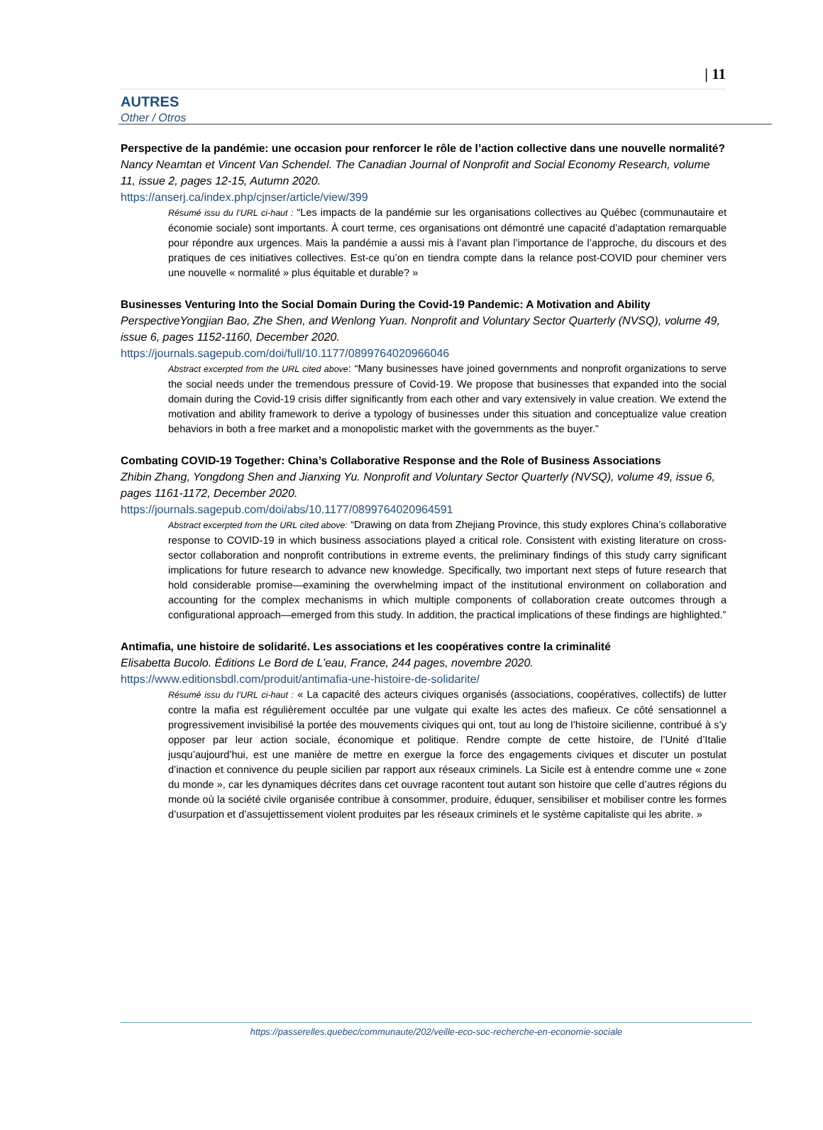| 11
AUTRES
Other / Otros
Perspective de la pandémie: une occasion pour renforcer le rôle de l’action collective dans une nouvelle normalité?
Nancy Neamtan et Vincent Van Schendel. The Canadian Journal of Nonprofit and Social Economy Research, volume 11, issue 2, pages 12-15, Autumn 2020.
https://anserj.ca/index.php/cjnser/article/view/399
Résumé issu du l’URL ci-haut : “Les impacts de la pandémie sur les organisations collectives au Québec (communautaire et économie sociale) sont importants. À court terme, ces organisations ont démontré une capacité d’adaptation remarquable pour répondre aux urgences. Mais la pandémie a aussi mis à l’avant plan l’importance de l’approche, du discours et des pratiques de ces initiatives collectives. Est-ce qu’on en tiendra compte dans la relance post-COVID pour cheminer vers une nouvelle « normalité » plus équitable et durable? »
Businesses Venturing Into the Social Domain During the Covid-19 Pandemic: A Motivation and Ability
PerspectiveYongjian Bao, Zhe Shen, and Wenlong Yuan. Nonprofit and Voluntary Sector Quarterly (NVSQ), volume 49, issue 6, pages 1152-1160, December 2020.
https://journals.sagepub.com/doi/full/10.1177/0899764020966046
Abstract excerpted from the URL cited above: “Many businesses have joined governments and nonprofit organizations to serve the social needs under the tremendous pressure of Covid-19. We propose that businesses that expanded into the social domain during the Covid-19 crisis differ significantly from each other and vary extensively in value creation. We extend the motivation and ability framework to derive a typology of businesses under this situation and conceptualize value creation behaviors in both a free market and a monopolistic market with the governments as the buyer.”
Combating COVID-19 Together: China’s Collaborative Response and the Role of Business Associations
Zhibin Zhang, Yongdong Shen and Jianxing Yu. Nonprofit and Voluntary Sector Quarterly (NVSQ), volume 49, issue 6, pages 1161-1172, December 2020.
https://journals.sagepub.com/doi/abs/10.1177/0899764020964591
Abstract excerpted from the URL cited above: “Drawing on data from Zhejiang Province, this study explores China’s collaborative response to COVID-19 in which business associations played a critical role. Consistent with existing literature on cross-sector collaboration and nonprofit contributions in extreme events, the preliminary findings of this study carry significant implications for future research to advance new knowledge. Specifically, two important next steps of future research that hold considerable promise—examining the overwhelming impact of the institutional environment on collaboration and accounting for the complex mechanisms in which multiple components of collaboration create outcomes through a configurational approach—emerged from this study. In addition, the practical implications of these findings are highlighted.”
Antimafia, une histoire de solidarité. Les associations et les coopératives contre la criminalité
Elisabetta Bucolo. Éditions Le Bord de L’eau, France, 244 pages, novembre 2020.
https://www.editionsbdl.com/produit/antimafia-une-histoire-de-solidarite/
Résumé issu du l’URL ci-haut : « La capacité des acteurs civiques organisés (associations, coopératives, collectifs) de lutter contre la mafia est régulièrement occultée par une vulgate qui exalte les actes des mafieux. Ce côté sensationnel a progressivement invisibilisé la portée des mouvements civiques qui ont, tout au long de l’histoire sicilienne, contribué à s’y opposer par leur action sociale, économique et politique. Rendre compte de cette histoire, de l’Unité d’Italie jusqu’aujourd’hui, est une manière de mettre en exergue la force des engagements civiques et discuter un postulat d’inaction et connivence du peuple sicilien par rapport aux réseaux criminels. La Sicile est à entendre comme une « zone du monde », car les dynamiques décrites dans cet ouvrage racontent tout autant son histoire que celle d’autres régions du monde où la société civile organisée contribue à consommer, produire, éduquer, sensibiliser et mobiliser contre les formes d’usurpation et d’assujettissement violent produites par les réseaux criminels et le système capitaliste qui les abrite. »
https://passerelles.quebec/communaute/202/veille-eco-soc-recherche-en-economie-sociale